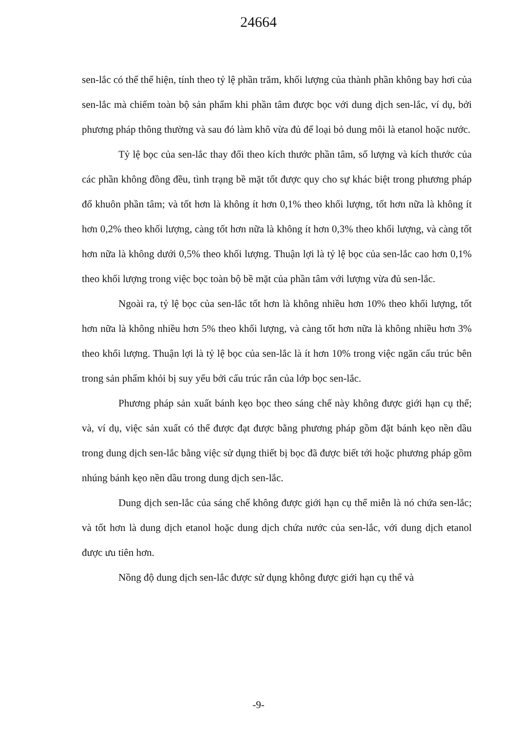24664
sen-lắc có thể thể hiện, tính theo tỷ lệ phần trăm, khối lượng của thành phần không bay hơi của sen-lắc mà chiếm toàn bộ sản phẩm khi phần tâm được bọc với dung dịch sen-lắc, ví dụ, bởi phương pháp thông thường và sau đó làm khô vừa đủ để loại bỏ dung môi là etanol hoặc nước.
Tỷ lệ bọc của sen-lắc thay đổi theo kích thước phần tâm, số lượng và kích thước của các phần không đồng đều, tình trạng bề mặt tốt được quy cho sự khác biệt trong phương pháp đổ khuôn phần tâm; và tốt hơn là không ít hơn 0,1% theo khối lượng, tốt hơn nữa là không ít hơn 0,2% theo khối lượng, càng tốt hơn nữa là không ít hơn 0,3% theo khối lượng, và càng tốt hơn nữa là không dưới 0,5% theo khối lượng. Thuận lợi là tỷ lệ bọc của sen-lắc cao hơn 0,1% theo khối lượng trong việc bọc toàn bộ bề mặt của phần tâm với lượng vừa đủ sen-lắc.
Ngoài ra, tỷ lệ bọc của sen-lắc tốt hơn là không nhiều hơn 10% theo khối lượng, tốt hơn nữa là không nhiều hơn 5% theo khối lượng, và càng tốt hơn nữa là không nhiều hơn 3% theo khối lượng. Thuận lợi là tỷ lệ bọc của sen-lắc là ít hơn 10% trong việc ngăn cấu trúc bên trong sản phẩm khỏi bị suy yếu bởi cấu trúc rắn của lớp bọc sen-lắc.
Phương pháp sản xuất bánh kẹo bọc theo sáng chế này không được giới hạn cụ thể; và, ví dụ, việc sản xuất có thể được đạt được bằng phương pháp gồm đặt bánh kẹo nền dầu trong dung dịch sen-lắc bằng việc sử dụng thiết bị bọc đã được biết tới hoặc phương pháp gồm nhúng bánh kẹo nền dầu trong dung dịch sen-lắc.
Dung dịch sen-lắc của sáng chế không được giới hạn cụ thể miễn là nó chứa sen-lắc; và tốt hơn là dung dịch etanol hoặc dung dịch chứa nước của sen-lắc, với dung dịch etanol được ưu tiên hơn.
Nồng độ dung dịch sen-lắc được sử dụng không được giới hạn cụ thể và
-9-